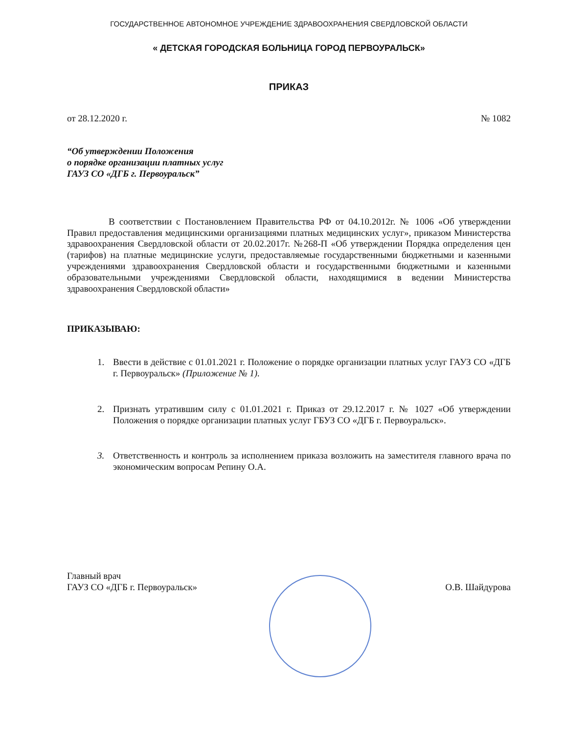ГОСУДАРСТВЕННОЕ АВТОНОМНОЕ УЧРЕЖДЕНИЕ ЗДРАВООХРАНЕНИЯ СВЕРДЛОВСКОЙ ОБЛАСТИ
« ДЕТСКАЯ ГОРОДСКАЯ БОЛЬНИЦА ГОРОД ПЕРВОУРАЛЬСК»
ПРИКАЗ
от 28.12.2020 г. № 1082
“Об утверждении Положения
о порядке организации платных услуг
ГАУЗ СО «ДГБ г. Первоуральск”
В соответствии с Постановлением Правительства РФ от 04.10.2012г. № 1006 «Об утверждении Правил предоставления медицинскими организациями платных медицинских услуг», приказом Министерства здравоохранения Свердловской области от 20.02.2017г. №268-П «Об утверждении Порядка определения цен (тарифов) на платные медицинские услуги, предоставляемые государственными бюджетными и казенными учреждениями здравоохранения Свердловской области и государственными бюджетными и казенными образовательными учреждениями Свердловской области, находящимися в ведении Министерства здравоохранения Свердловской области»
ПРИКАЗЫВАЮ:
1. Ввести в действие с 01.01.2021 г. Положение о порядке организации платных услуг ГАУЗ СО «ДГБ г. Первоуральск» (Приложение № 1).
2. Признать утратившим силу с 01.01.2021 г. Приказ от 29.12.2017 г. № 1027 «Об утверждении Положения о порядке организации платных услуг ГБУЗ СО «ДГБ г. Первоуральск».
3. Ответственность и контроль за исполнением приказа возложить на заместителя главного врача по экономическим вопросам Репину О.А.
Главный врач
ГАУЗ СО «ДГБ г. Первоуральск» О.В. Шайдурова